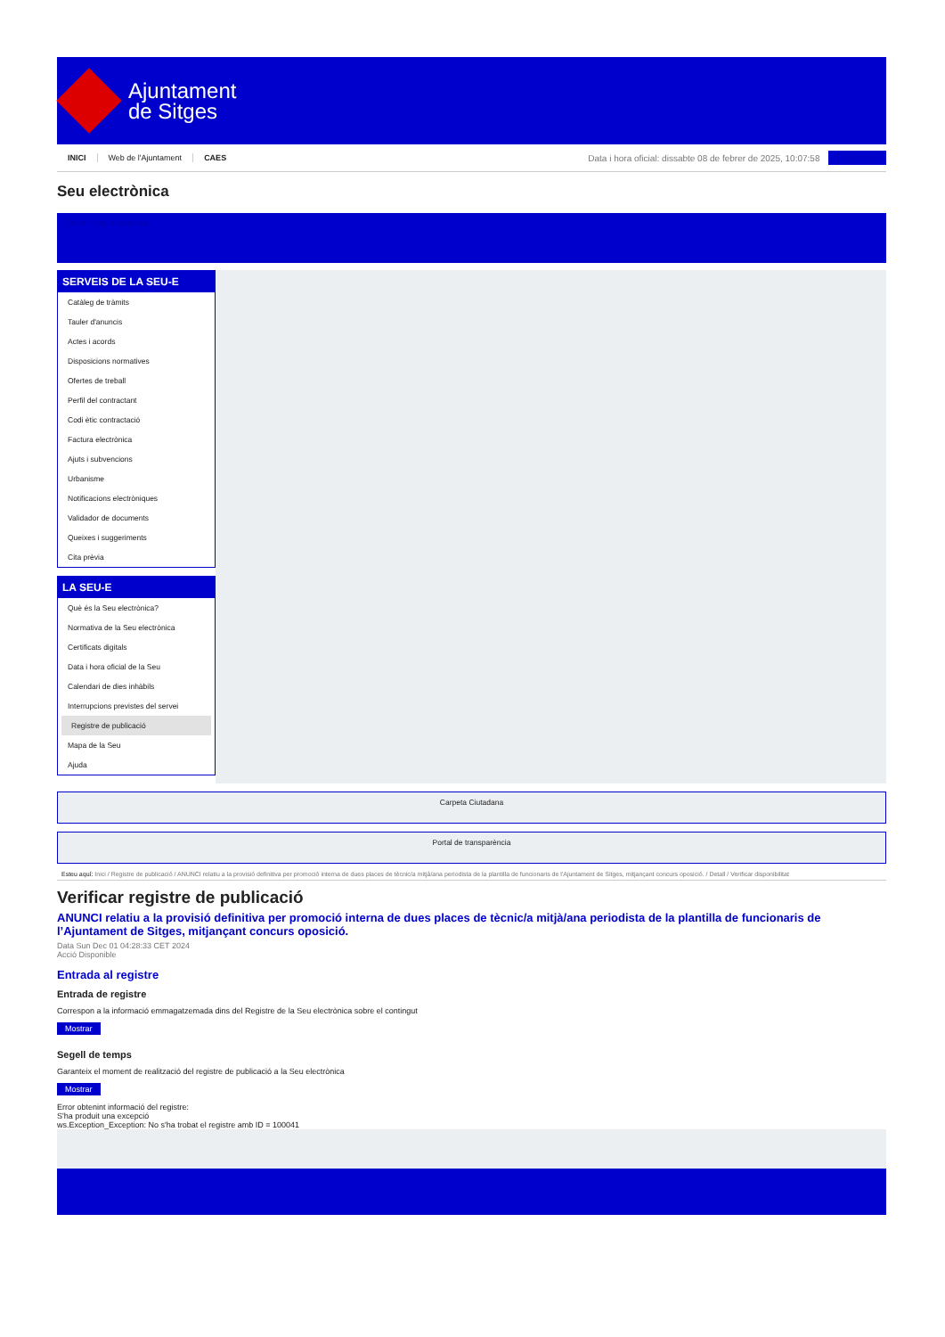Ajuntament
de Sitges
INICI Web de l'Ajuntament CAES
Data i hora oficial: dissabte 08 de febrer de 2025, 10:07:58
Sincronitza
Seu electrònica
Obtenir còpia autèntica
SERVEIS DE LA SEU-E
Catàleg de tràmits
Tauler d'anuncis
Actes i acords
Disposicions normatives
Ofertes de treball
Perfil del contractant
Codi ètic contractació
Factura electrònica
Ajuts i subvencions
Urbanisme
Notificacions electròniques
Validador de documents
Queixes i suggeriments
Cita prèvia
LA SEU-E
Què és la Seu electrònica?
Normativa de la Seu electrònica
Certificats digitals
Data i hora oficial de la Seu
Calendari de dies inhàbils
Interrupcions previstes del servei
Registre de publicació
Mapa de la Seu
Ajuda
Carpeta Ciutadana
Portal de transparència
Esteu aquí: Inici / Registre de publicació / ANUNCI relatiu a la provisió definitiva per promoció interna de dues places de tècnic/a mitjà/ana periodista de la plantilla de funcionaris de l'Ajuntament de Sitges, mitjançant concurs oposició. / Detall / Verificar disponibilitat
Verificar registre de publicació
ANUNCI relatiu a la provisió definitiva per promoció interna de dues places de tècnic/a mitjà/ana periodista de la plantilla de funcionaris de l’Ajuntament de Sitges, mitjançant concurs oposició.
Data Sun Dec 01 04:28:33 CET 2024
Acció Disponible
Entrada al registre
Entrada de registre
Correspon a la informació emmagatzemada dins del Registre de la Seu electrònica sobre el contingut
Mostrar
Segell de temps
Garanteix el moment de realització del registre de publicació a la Seu electrònica
Mostrar
Error obtenint informació del registre:
S'ha produit una excepció
ws.Exception_Exception: No s'ha trobat el registre amb ID = 100041